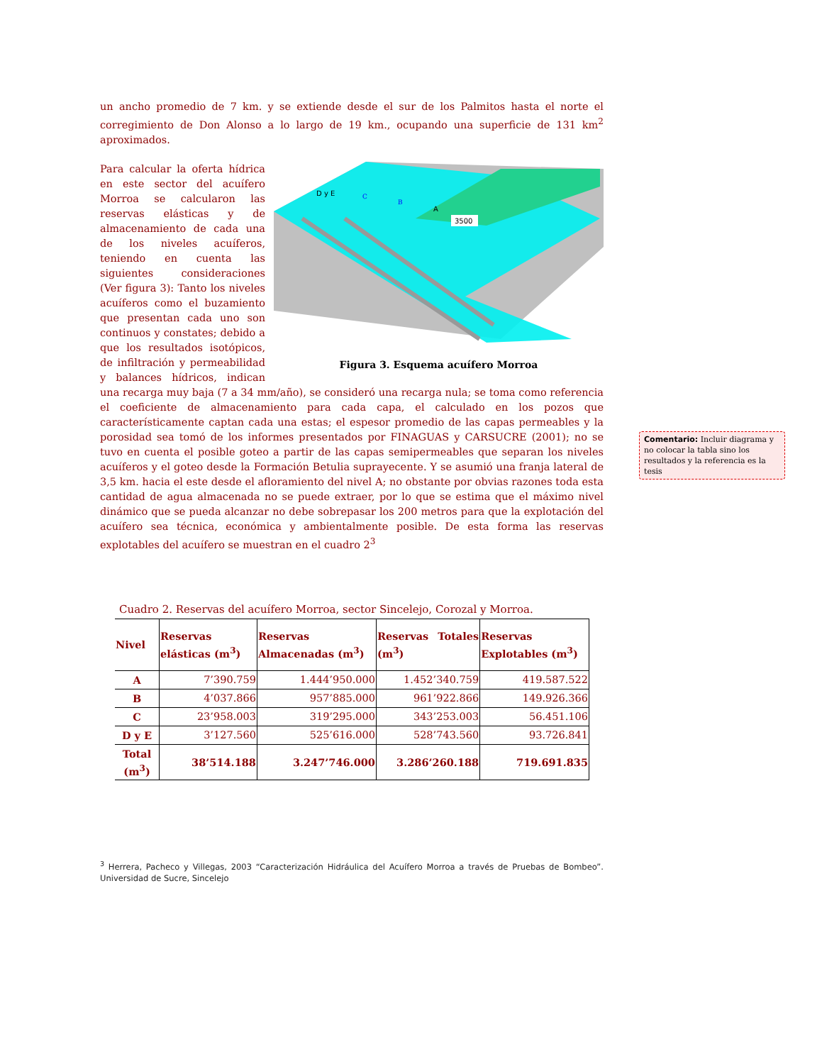un ancho promedio de 7 km. y se extiende desde el sur de los Palmitos hasta el norte el corregimiento de Don Alonso a lo largo de 19 km., ocupando una superficie de 131 km<sup>2</sup> aproximados.
D y E
C
B
A
3500
Figura 3. Esquema acuífero Morroa
Para calcular la oferta hídrica en este sector del acuífero Morroa se calcularon las reservas elásticas y de almacenamiento de cada una de los niveles acuíferos, teniendo en cuenta las siguientes consideraciones (Ver figura 3): Tanto los niveles acuíferos como el buzamiento que presentan cada uno son continuos y constates; debido a que los resultados isotópicos, de infiltración y permeabilidad y balances hídricos, indican una recarga muy baja (7 a 34 mm/año), se consideró una recarga nula; se toma como referencia el coeficiente de almacenamiento para cada capa, el calculado en los pozos que característicamente captan cada una estas; el espesor promedio de las capas permeables y la porosidad sea tomó de los informes presentados por FINAGUAS y CARSUCRE (2001); no se tuvo en cuenta el posible goteo a partir de las capas semipermeables que separan los niveles acuíferos y el goteo desde la Formación Betulia suprayecente. Y se asumió una franja lateral de 3,5 km. hacia el este desde el afloramiento del nivel A; no obstante por obvias razones toda esta cantidad de agua almacenada no se puede extraer, por lo que se estima que el máximo nivel dinámico que se pueda alcanzar no debe sobrepasar los 200 metros para que la explotación del acuífero sea técnica, económica y ambientalmente posible. De esta forma las reservas explotables del acuífero se muestran en el cuadro 2<sup>3</sup>
Comentario: Incluir diagrama y no colocar la tabla sino los resultados y la referencia es la tesis
Cuadro 2. Reservas del acuífero Morroa, sector Sincelejo, Corozal y Morroa.
| Nivel | Reservas elásticas (m<sup>3</sup>) | Reservas Almacenadas (m<sup>3</sup>) | Reservas Totales (m<sup>3</sup>) | Reservas Explotables (m<sup>3</sup>) |
| --- | --- | --- | --- | --- |
| A | 7’390.759 | 1.444’950.000 | 1.452’340.759 | 419.587.522 |
| B | 4’037.866 | 957’885.000 | 961’922.866 | 149.926.366 |
| C | 23’958.003 | 319’295.000 | 343’253.003 | 56.451.106 |
| D y E | 3’127.560 | 525’616.000 | 528’743.560 | 93.726.841 |
| Total (m<sup>3</sup>) | 38’514.188 | 3.247’746.000 | 3.286’260.188 | 719.691.835 |
<sup>3</sup> Herrera, Pacheco y Villegas, 2003 “Caracterización Hidráulica del Acuífero Morroa a través de Pruebas de Bombeo”. Universidad de Sucre, Sincelejo